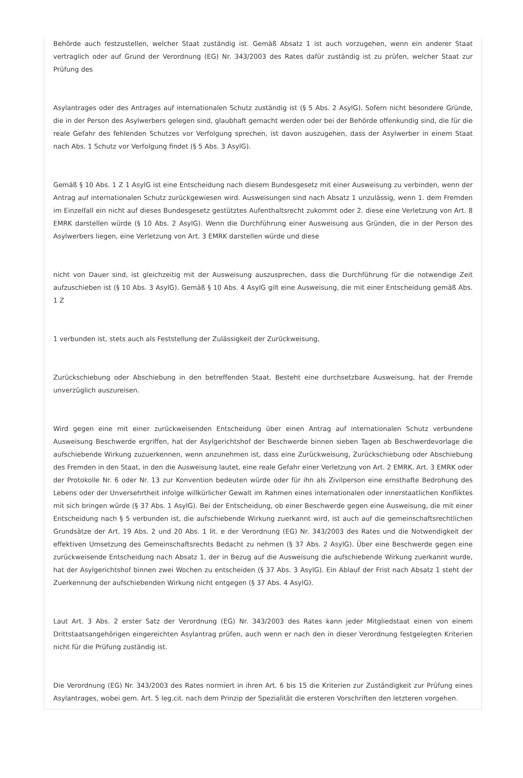Behörde auch festzustellen, welcher Staat zuständig ist. Gemäß Absatz 1 ist auch vorzugehen, wenn ein anderer Staat vertraglich oder auf Grund der Verordnung (EG) Nr. 343/2003 des Rates dafür zuständig ist zu prüfen, welcher Staat zur Prüfung des
Asylantrages oder des Antrages auf internationalen Schutz zuständig ist (§ 5 Abs. 2 AsylG). Sofern nicht besondere Gründe, die in der Person des Asylwerbers gelegen sind, glaubhaft gemacht werden oder bei der Behörde offenkundig sind, die für die reale Gefahr des fehlenden Schutzes vor Verfolgung sprechen, ist davon auszugehen, dass der Asylwerber in einem Staat nach Abs. 1 Schutz vor Verfolgung findet (§ 5 Abs. 3 AsylG).
Gemäß § 10 Abs. 1 Z 1 AsylG ist eine Entscheidung nach diesem Bundesgesetz mit einer Ausweisung zu verbinden, wenn der Antrag auf internationalen Schutz zurückgewiesen wird. Ausweisungen sind nach Absatz 1 unzulässig, wenn 1. dem Fremden im Einzelfall ein nicht auf dieses Bundesgesetz gestütztes Aufenthaltsrecht zukommt oder 2. diese eine Verletzung von Art. 8 EMRK darstellen würde (§ 10 Abs. 2 AsylG). Wenn die Durchführung einer Ausweisung aus Gründen, die in der Person des Asylwerbers liegen, eine Verletzung von Art. 3 EMRK darstellen würde und diese
nicht von Dauer sind, ist gleichzeitig mit der Ausweisung auszusprechen, dass die Durchführung für die notwendige Zeit aufzuschieben ist (§ 10 Abs. 3 AsylG). Gemäß § 10 Abs. 4 AsylG gilt eine Ausweisung, die mit einer Entscheidung gemäß Abs. 1 Z
1 verbunden ist, stets auch als Feststellung der Zulässigkeit der Zurückweisung,
Zurückschiebung oder Abschiebung in den betreffenden Staat. Besteht eine durchsetzbare Ausweisung, hat der Fremde unverzüglich auszureisen.
Wird gegen eine mit einer zurückweisenden Entscheidung über einen Antrag auf internationalen Schutz verbundene Ausweisung Beschwerde ergriffen, hat der Asylgerichtshof der Beschwerde binnen sieben Tagen ab Beschwerdevorlage die aufschiebende Wirkung zuzuerkennen, wenn anzunehmen ist, dass eine Zurückweisung, Zurückschiebung oder Abschiebung des Fremden in den Staat, in den die Ausweisung lautet, eine reale Gefahr einer Verletzung von Art. 2 EMRK, Art. 3 EMRK oder der Protokolle Nr. 6 oder Nr. 13 zur Konvention bedeuten würde oder für ihn als Zivilperson eine ernsthafte Bedrohung des Lebens oder der Unversehrtheit infolge willkürlicher Gewalt im Rahmen eines internationalen oder innerstaatlichen Konfliktes mit sich bringen würde (§ 37 Abs. 1 AsylG). Bei der Entscheidung, ob einer Beschwerde gegen eine Ausweisung, die mit einer Entscheidung nach § 5 verbunden ist, die aufschiebende Wirkung zuerkannt wird, ist auch auf die gemeinschaftsrechtlichen Grundsätze der Art. 19 Abs. 2 und 20 Abs. 1 lit. e der Verordnung (EG) Nr. 343/2003 des Rates und die Notwendigkeit der effektiven Umsetzung des Gemeinschaftsrechts Bedacht zu nehmen (§ 37 Abs. 2 AsylG). Über eine Beschwerde gegen eine zurückweisende Entscheidung nach Absatz 1, der in Bezug auf die Ausweisung die aufschiebende Wirkung zuerkannt wurde, hat der Asylgerichtshof binnen zwei Wochen zu entscheiden (§ 37 Abs. 3 AsylG). Ein Ablauf der Frist nach Absatz 1 steht der Zuerkennung der aufschiebenden Wirkung nicht entgegen (§ 37 Abs. 4 AsylG).
Laut Art. 3 Abs. 2 erster Satz der Verordnung (EG) Nr. 343/2003 des Rates kann jeder Mitgliedstaat einen von einem Drittstaatsangehörigen eingereichten Asylantrag prüfen, auch wenn er nach den in dieser Verordnung festgelegten Kriterien nicht für die Prüfung zuständig ist.
Die Verordnung (EG) Nr. 343/2003 des Rates normiert in ihren Art. 6 bis 15 die Kriterien zur Zuständigkeit zur Prüfung eines Asylantrages, wobei gem. Art. 5 leg.cit. nach dem Prinzip der Spezialität die ersteren Vorschriften den letzteren vorgehen.